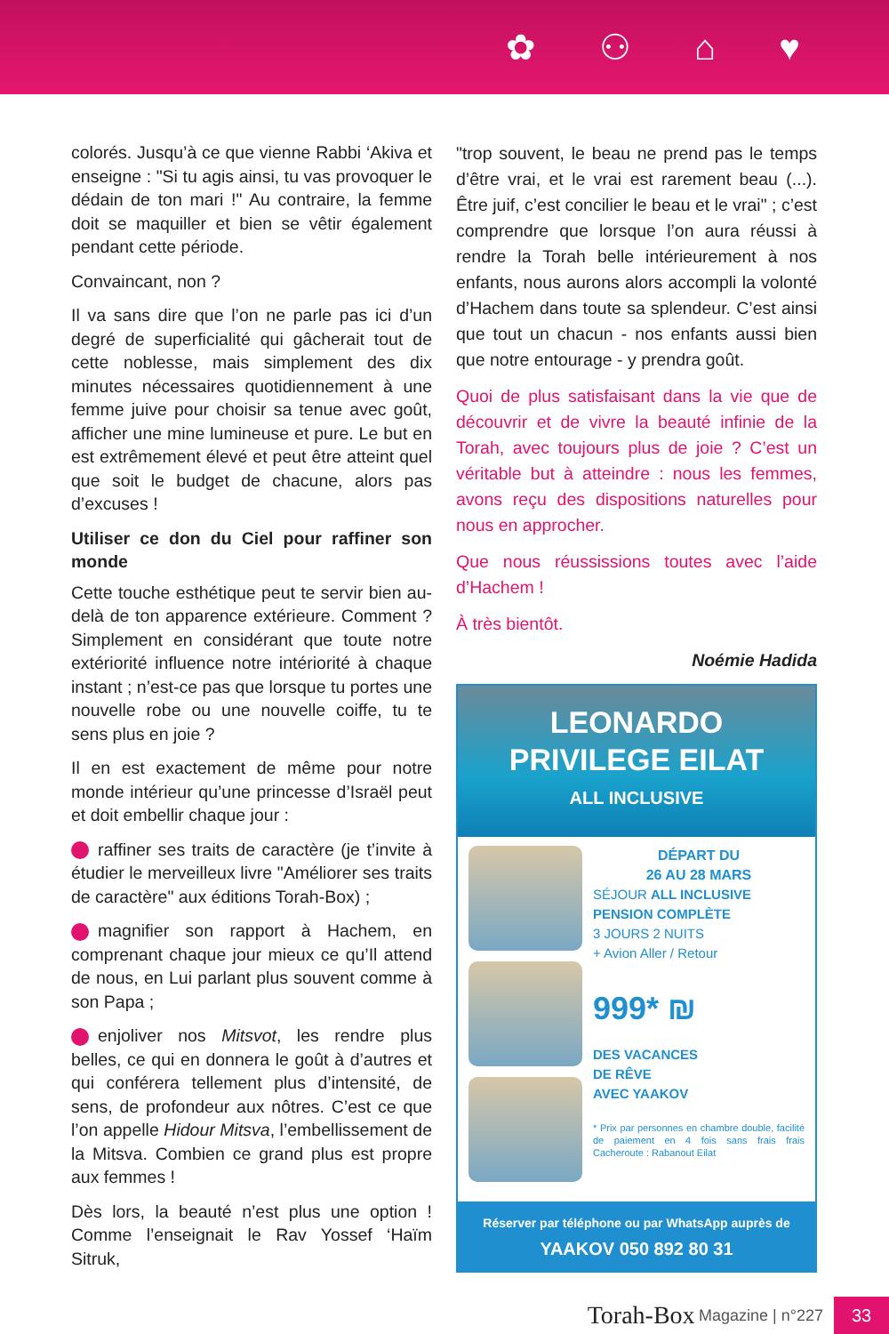✿ ⚇ ⌂ ♥
colorés. Jusqu’à ce que vienne Rabbi ‘Akiva et enseigne : "Si tu agis ainsi, tu vas provoquer le dédain de ton mari !" Au contraire, la femme doit se maquiller et bien se vêtir également pendant cette période.
Convaincant, non ?
Il va sans dire que l’on ne parle pas ici d’un degré de superficialité qui gâcherait tout de cette noblesse, mais simplement des dix minutes nécessaires quotidiennement à une femme juive pour choisir sa tenue avec goût, afficher une mine lumineuse et pure. Le but en est extrêmement élevé et peut être atteint quel que soit le budget de chacune, alors pas d’excuses !
Utiliser ce don du Ciel pour raffiner son monde
Cette touche esthétique peut te servir bien au-delà de ton apparence extérieure. Comment ? Simplement en considérant que toute notre extériorité influence notre intériorité à chaque instant ; n’est-ce pas que lorsque tu portes une nouvelle robe ou une nouvelle coiffe, tu te sens plus en joie ?
Il en est exactement de même pour notre monde intérieur qu’une princesse d’Israël peut et doit embellir chaque jour :
raffiner ses traits de caractère (je t’invite à étudier le merveilleux livre "Améliorer ses traits de caractère" aux éditions Torah-Box) ;
magnifier son rapport à Hachem, en comprenant chaque jour mieux ce qu’Il attend de nous, en Lui parlant plus souvent comme à son Papa ;
enjoliver nos Mitsvot, les rendre plus belles, ce qui en donnera le goût à d’autres et qui conférera tellement plus d’intensité, de sens, de profondeur aux nôtres. C’est ce que l’on appelle Hidour Mitsva, l’embellissement de la Mitsva. Combien ce grand plus est propre aux femmes !
Dès lors, la beauté n’est plus une option ! Comme l’enseignait le Rav Yossef ‘Haïm Sitruk,
"trop souvent, le beau ne prend pas le temps d’être vrai, et le vrai est rarement beau (...). Être juif, c’est concilier le beau et le vrai" ; c’est comprendre que lorsque l’on aura réussi à rendre la Torah belle intérieurement à nos enfants, nous aurons alors accompli la volonté d’Hachem dans toute sa splendeur. C’est ainsi que tout un chacun - nos enfants aussi bien que notre entourage - y prendra goût.
Quoi de plus satisfaisant dans la vie que de découvrir et de vivre la beauté infinie de la Torah, avec toujours plus de joie ? C’est un véritable but à atteindre : nous les femmes, avons reçu des dispositions naturelles pour nous en approcher.
Que nous réussissions toutes avec l’aide d’Hachem !
À très bientôt.
Noémie Hadida
LEONARDO
PRIVILEGE EILAT
ALL INCLUSIVE
DÉPART DU
26 AU 28 MARS
SÉJOUR ALL INCLUSIVE
PENSION COMPLÈTE
3 JOURS 2 NUITS
+ Avion Aller / Retour
999* ₪
DES VACANCES
DE RÊVE
AVEC YAAKOV
* Prix par personnes en chambre double, facilité de paiement en 4 fois sans frais frais Cacheroute : Rabanout Eilat
Réserver par téléphone ou par WhatsApp auprès de
YAAKOV 050 892 80 31
Torah-Box Magazine | n°227
33